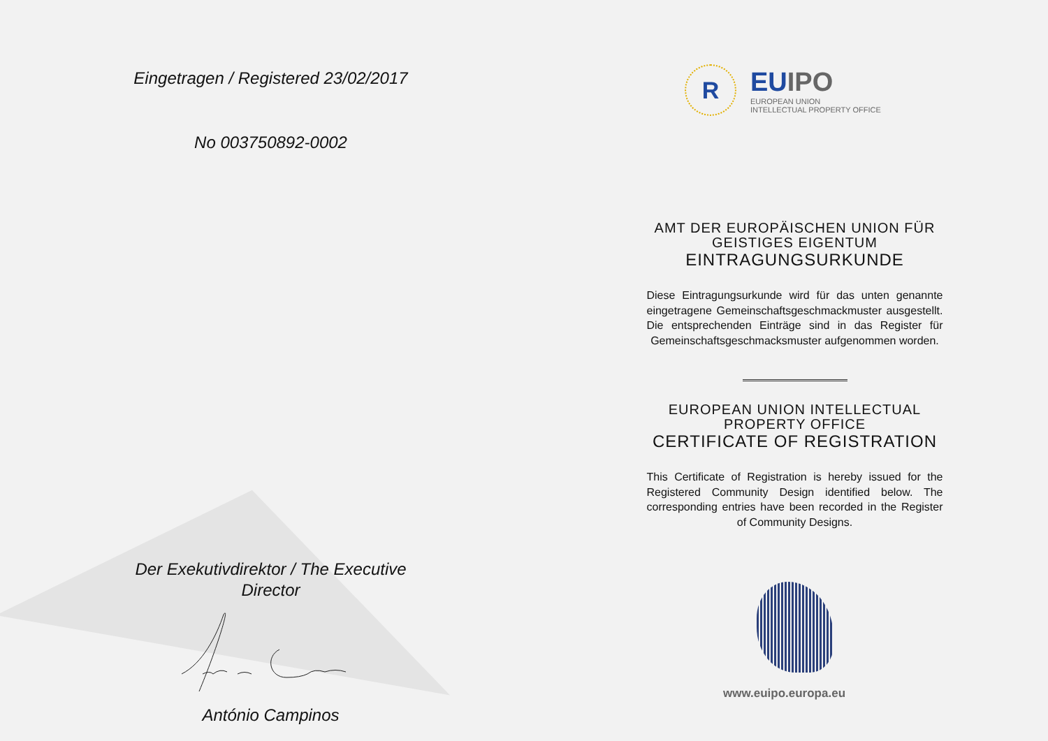Eingetragen / Registered 23/02/2017
No 003750892-0002
Der Exekutivdirektor / The Executive
Director
António Campinos
R
EUIPO
EUROPEAN UNION
INTELLECTUAL PROPERTY OFFICE
AMT DER EUROPÄISCHEN UNION FÜR
GEISTIGES EIGENTUM
EINTRAGUNGSURKUNDE
Diese Eintragungsurkunde wird für das unten genannte eingetragene Gemeinschaftsgeschmackmuster ausgestellt. Die entsprechenden Einträge sind in das Register für Gemeinschaftsgeschmacksmuster aufgenommen worden.
EUROPEAN UNION INTELLECTUAL
PROPERTY OFFICE
CERTIFICATE OF REGISTRATION
This Certificate of Registration is hereby issued for the Registered Community Design identified below. The corresponding entries have been recorded in the Register of Community Designs.
www.euipo.europa.eu